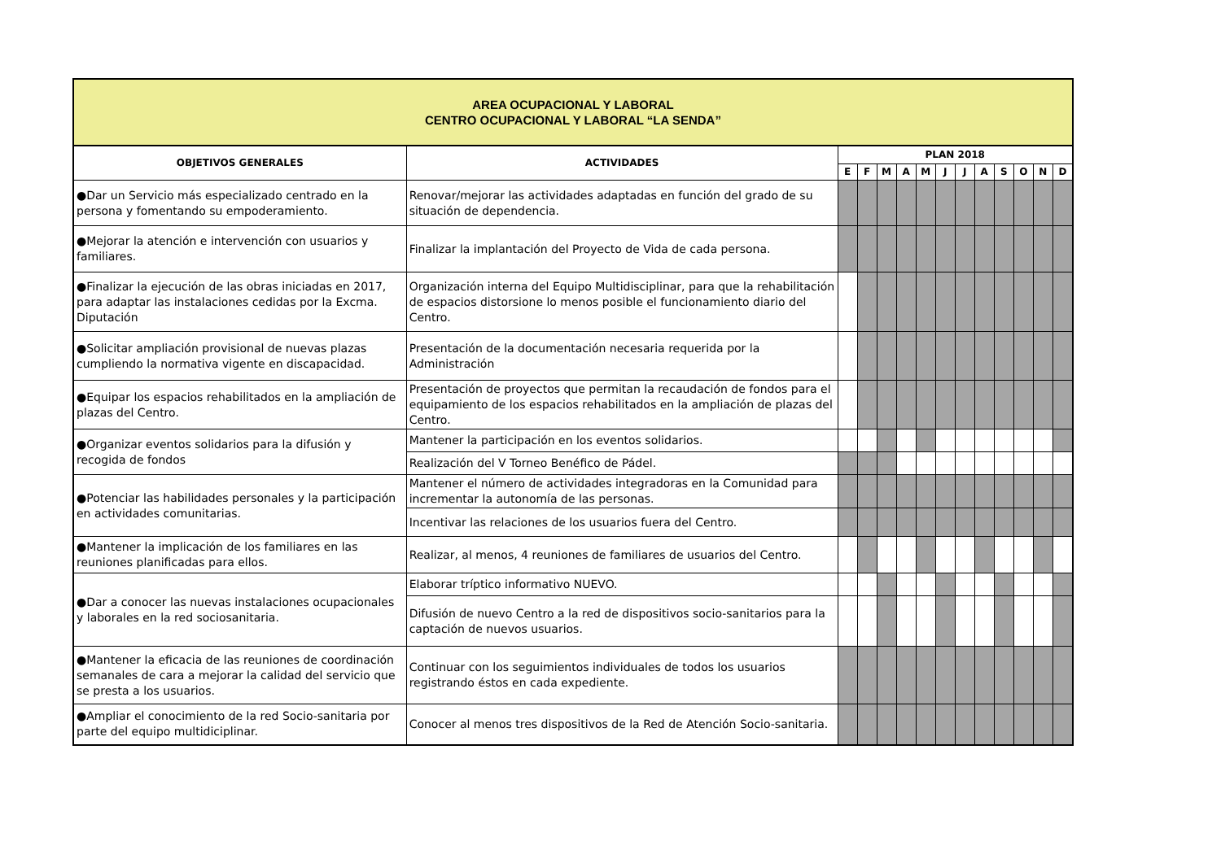| AREA OCUPACIONAL Y LABORAL CENTRO OCUPACIONAL Y LABORAL “LA SENDA” | | | | | | | | | | | | | |
| OBJETIVOS GENERALES | ACTIVIDADES | PLAN 2018 | | | | | | | | | | | |
| | | E | F | M | A | M | J | J | A | S | O | N | D |
| ●Dar un Servicio más especializado centrado en la persona y fomentando su empoderamiento. | Renovar/mejorar las actividades adaptadas en función del grado de su situación de dependencia. | | | | | | | | | | | | |
| ●Mejorar la atención e intervención con usuarios y familiares. | Finalizar la implantación del Proyecto de Vida de cada persona. | | | | | | | | | | | | |
| ●Finalizar la ejecución de las obras iniciadas en 2017, para adaptar las instalaciones cedidas por la Excma. Diputación | Organización interna del Equipo Multidisciplinar, para que la rehabilitación de espacios distorsione lo menos posible el funcionamiento diario del Centro. | | | | | | | | | | | | |
| ●Solicitar ampliación provisional de nuevas plazas cumpliendo la normativa vigente en discapacidad. | Presentación de la documentación necesaria requerida por la Administración | | | | | | | | | | | | |
| ●Equipar los espacios rehabilitados en la ampliación de plazas del Centro. | Presentación de proyectos que permitan la recaudación de fondos para el equipamiento de los espacios rehabilitados en la ampliación de plazas del Centro. | | | | | | | | | | | | |
| ●Organizar eventos solidarios para la difusión y recogida de fondos | Mantener la participación en los eventos solidarios. | | | | | | | | | | | | |
| | Realización del V Torneo Benéfico de Pádel. | | | | | | | | | | | | |
| ●Potenciar las habilidades personales y la participación en actividades comunitarias. | Mantener el número de actividades integradoras en la Comunidad para incrementar la autonomía de las personas. | | | | | | | | | | | | |
| | Incentivar las relaciones de los usuarios fuera del Centro. | | | | | | | | | | | | |
| ●Mantener la implicación de los familiares en las reuniones planificadas para ellos. | Realizar, al menos, 4 reuniones de familiares de usuarios del Centro. | | | | | | | | | | | | |
| ●Dar a conocer las nuevas instalaciones ocupacionales y laborales en la red sociosanitaria. | Elaborar tríptico informativo NUEVO. | | | | | | | | | | | | |
| | Difusión de nuevo Centro a la red de dispositivos socio-sanitarios para la captación de nuevos usuarios. | | | | | | | | | | | | |
| ●Mantener la eficacia de las reuniones de coordinación semanales de cara a mejorar la calidad del servicio que se presta a los usuarios. | Continuar con los seguimientos individuales de todos los usuarios registrando éstos en cada expediente. | | | | | | | | | | | | |
| ●Ampliar el conocimiento de la red Socio-sanitaria por parte del equipo multidiciplinar. | Conocer al menos tres dispositivos de la Red de Atención Socio-sanitaria. | | | | | | | | | | | | |